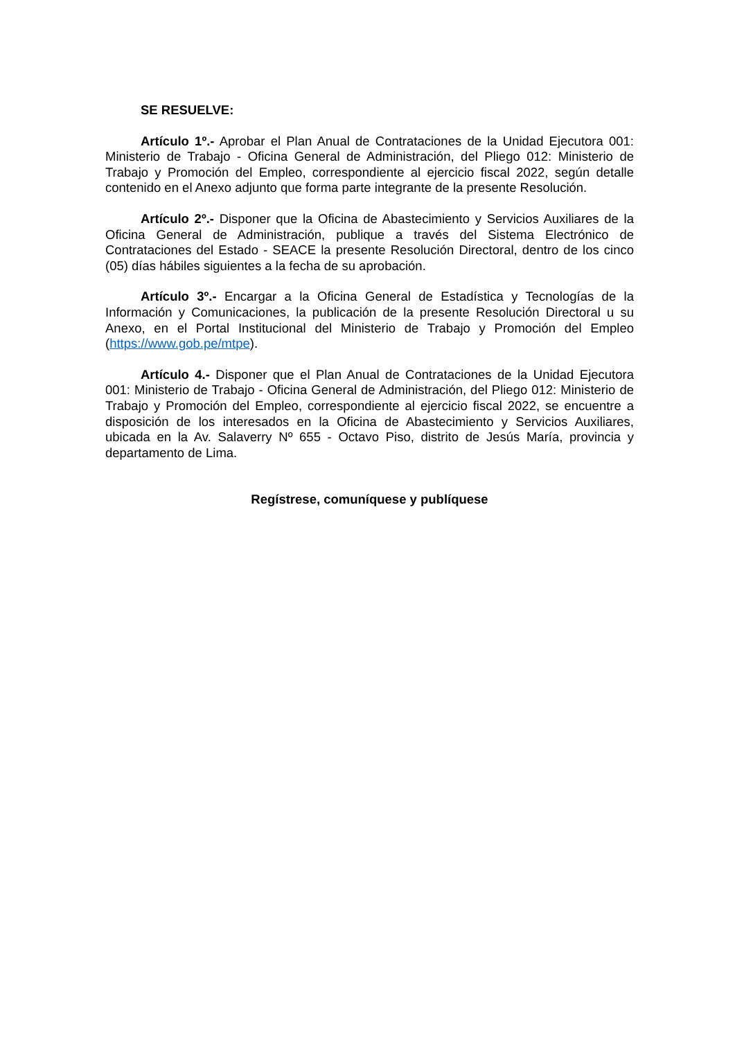SE RESUELVE:
Artículo 1º.- Aprobar el Plan Anual de Contrataciones de la Unidad Ejecutora 001: Ministerio de Trabajo - Oficina General de Administración, del Pliego 012: Ministerio de Trabajo y Promoción del Empleo, correspondiente al ejercicio fiscal 2022, según detalle contenido en el Anexo adjunto que forma parte integrante de la presente Resolución.
Artículo 2º.- Disponer que la Oficina de Abastecimiento y Servicios Auxiliares de la Oficina General de Administración, publique a través del Sistema Electrónico de Contrataciones del Estado - SEACE la presente Resolución Directoral, dentro de los cinco (05) días hábiles siguientes a la fecha de su aprobación.
Artículo 3º.- Encargar a la Oficina General de Estadística y Tecnologías de la Información y Comunicaciones, la publicación de la presente Resolución Directoral u su Anexo, en el Portal Institucional del Ministerio de Trabajo y Promoción del Empleo (https://www.gob.pe/mtpe).
Artículo 4.- Disponer que el Plan Anual de Contrataciones de la Unidad Ejecutora 001: Ministerio de Trabajo - Oficina General de Administración, del Pliego 012: Ministerio de Trabajo y Promoción del Empleo, correspondiente al ejercicio fiscal 2022, se encuentre a disposición de los interesados en la Oficina de Abastecimiento y Servicios Auxiliares, ubicada en la Av. Salaverry Nº 655 - Octavo Piso, distrito de Jesús María, provincia y departamento de Lima.
Regístrese, comuníquese y publíquese